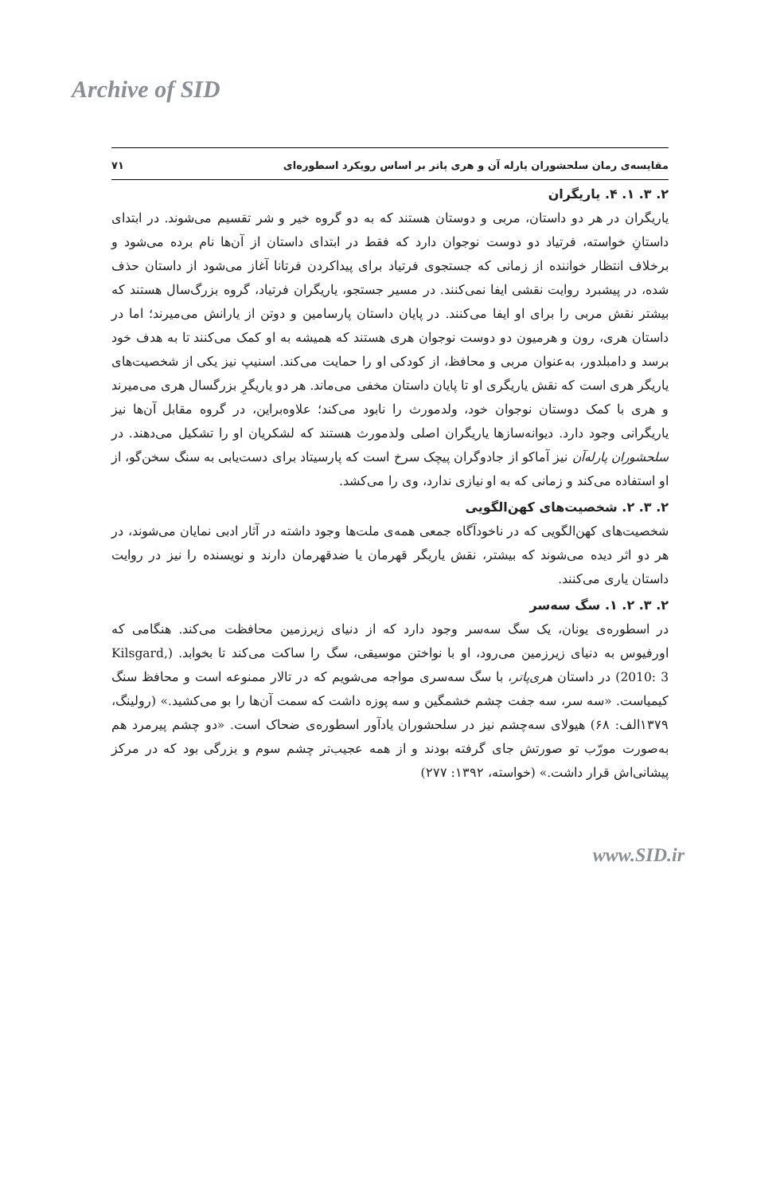Archive of SID
مقایسه‌ی رمان سلحشوران پارله آن و هری پاتر بر اساس رویکرد اسطوره‌ای ۷۱
۲. ۳. ۱. ۴. یاریگران
یاریگران در هر دو داستان، مربی و دوستان هستند که به دو گروه خیر و شر تقسیم می‌شوند. در ابتدای داستانِ خواسته، فرتیاد دو دوست نوجوان دارد که فقط در ابتدای داستان از آن‌ها نام برده می‌شود و برخلاف انتظار خواننده از زمانی که جستجوی فرتیاد برای پیداکردن فرتانا آغاز می‌شود از داستان حذف شده، در پیشبرد روایت نقشی ایفا نمی‌کنند. در مسیر جستجو، یاریگران فرتیاد، گروه بزرگ‌سال هستند که بیشتر نقش مربی را برای او ایفا می‌کنند. در پایان داستان پارسامین و دوتن از یارانش می‌میرند؛ اما در داستان هری، رون و هرمیون دو دوست نوجوان هری هستند که همیشه به او کمک می‌کنند تا به هدف خود برسد و دامبلدور، به‌عنوان مربی و محافظ، از کودکی او را حمایت می‌کند. اسنیپ نیز یکی از شخصیت‌های یاریگر هری است که نقش یاریگری او تا پایان داستان مخفی می‌ماند. هر دو یاریگرِ بزرگسال هری می‌میرند و هری با کمک دوستان نوجوان خود، ولدمورث را نابود می‌کند؛ علاوه‌براین، در گروه مقابل آن‌ها نیز یاریگرانی وجود دارد. دیوانه‌سازها یاریگران اصلی ولدمورث هستند که لشکریان او را تشکیل می‌دهند. در سلحشوران پارله‌آن نیز آماکو از جادوگران پیچک سرخ است که پارسیتاد برای دست‌یابی به سنگ سخن‌گو، از او استفاده می‌کند و زمانی که به او نیازی ندارد، وی را می‌کشد.
۲. ۳. ۲. شخصیت‌های کهن‌الگویی
شخصیت‌های کهن‌الگویی که در ناخودآگاه جمعی همه‌ی ملت‌ها وجود داشته در آثار ادبی نمایان می‌شوند، در هر دو اثر دیده می‌شوند که بیشتر، نقش یاریگر قهرمان یا ضدقهرمان دارند و نویسنده را نیز در روایت داستان یاری می‌کنند.
۲. ۳. ۲. ۱. سگ سه‌سر
در اسطوره‌ی یونان، یک سگ سه‌سر وجود دارد که از دنیای زیرزمین محافظت می‌کند. هنگامی که اورفیوس به دنیای زیرزمین می‌رود، او با نواختن موسیقی، سگ را ساکت می‌کند تا بخوابد. (Kilsgard, 2010: 3) در داستان هری‌پاتر، با سگ سه‌سری مواجه می‌شویم که در تالار ممنوعه است و محافظ سنگ کیمیاست. «سه سر، سه جفت چشم خشمگین و سه پوزه داشت که سمت آن‌ها را بو می‌کشید.» (رولینگ، ۱۳۷۹الف: ۶۸) هیولای سه‌چشم نیز در سلحشوران یادآور اسطوره‌ی ضحاک است. «دو چشم پیرمرد هم به‌صورت مورّب تو صورتش جای گرفته بودند و از همه عجیب‌تر چشم سوم و بزرگی بود که در مرکز پیشانی‌اش قرار داشت.» (خواسته، ۱۳۹۲: ۲۷۷)
www.SID.ir